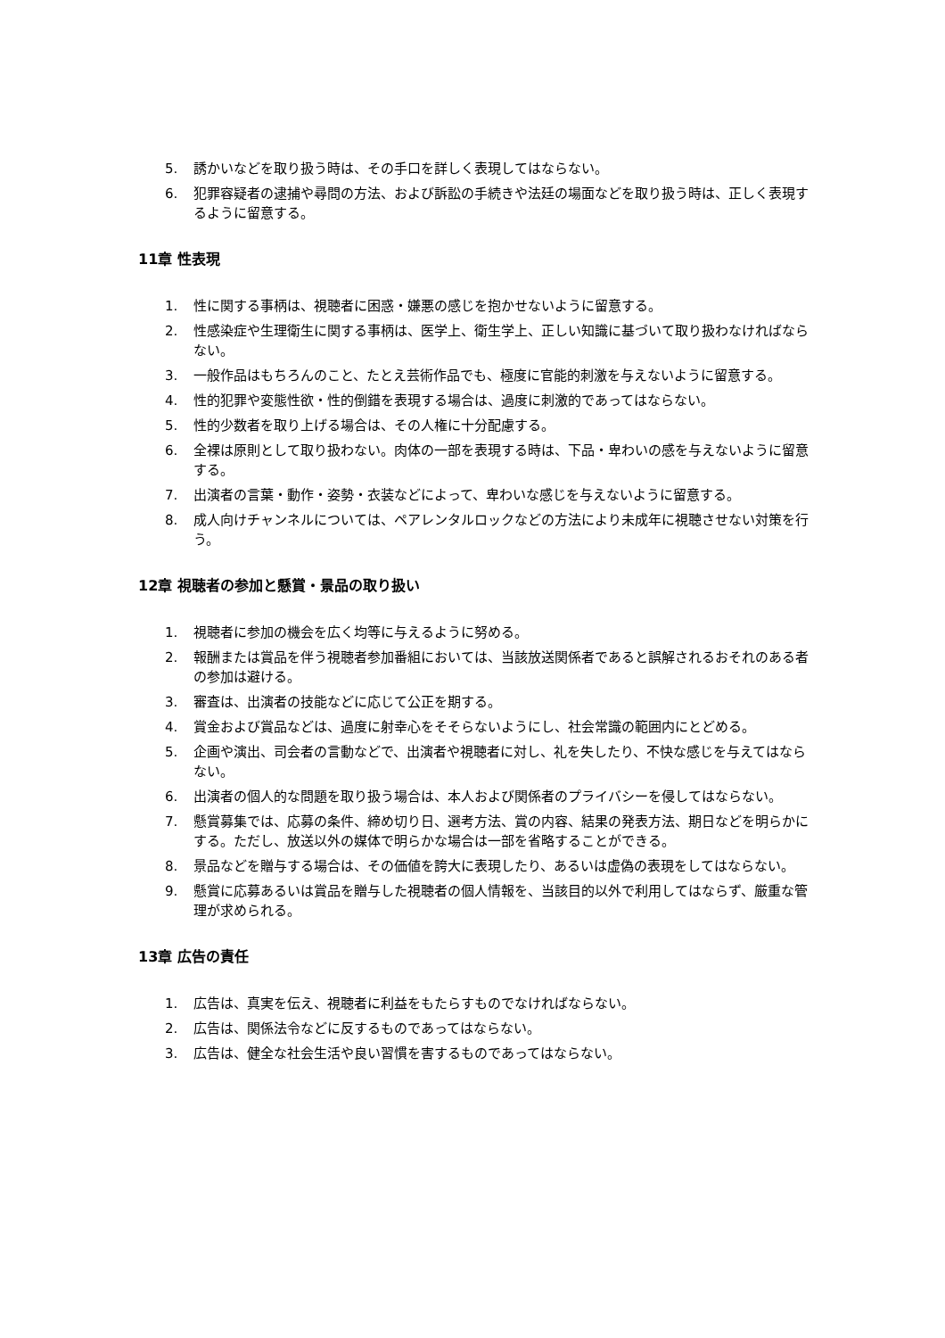5. 誘かいなどを取り扱う時は、その手口を詳しく表現してはならない。
6. 犯罪容疑者の逮捕や尋問の方法、および訴訟の手続きや法廷の場面などを取り扱う時は、正しく表現するように留意する。
11章 性表現
1. 性に関する事柄は、視聴者に困惑・嫌悪の感じを抱かせないように留意する。
2. 性感染症や生理衛生に関する事柄は、医学上、衛生学上、正しい知識に基づいて取り扱わなければならない。
3. 一般作品はもちろんのこと、たとえ芸術作品でも、極度に官能的刺激を与えないように留意する。
4. 性的犯罪や変態性欲・性的倒錯を表現する場合は、過度に刺激的であってはならない。
5. 性的少数者を取り上げる場合は、その人権に十分配慮する。
6. 全裸は原則として取り扱わない。肉体の一部を表現する時は、下品・卑わいの感を与えないように留意する。
7. 出演者の言葉・動作・姿勢・衣装などによって、卑わいな感じを与えないように留意する。
8. 成人向けチャンネルについては、ペアレンタルロックなどの方法により未成年に視聴させない対策を行う。
12章 視聴者の参加と懸賞・景品の取り扱い
1. 視聴者に参加の機会を広く均等に与えるように努める。
2. 報酬または賞品を伴う視聴者参加番組においては、当該放送関係者であると誤解されるおそれのある者の参加は避ける。
3. 審査は、出演者の技能などに応じて公正を期する。
4. 賞金および賞品などは、過度に射幸心をそそらないようにし、社会常識の範囲内にとどめる。
5. 企画や演出、司会者の言動などで、出演者や視聴者に対し、礼を失したり、不快な感じを与えてはならない。
6. 出演者の個人的な問題を取り扱う場合は、本人および関係者のプライバシーを侵してはならない。
7. 懸賞募集では、応募の条件、締め切り日、選考方法、賞の内容、結果の発表方法、期日などを明らかにする。ただし、放送以外の媒体で明らかな場合は一部を省略することができる。
8. 景品などを贈与する場合は、その価値を誇大に表現したり、あるいは虚偽の表現をしてはならない。
9. 懸賞に応募あるいは賞品を贈与した視聴者の個人情報を、当該目的以外で利用してはならず、厳重な管理が求められる。
13章 広告の責任
1. 広告は、真実を伝え、視聴者に利益をもたらすものでなければならない。
2. 広告は、関係法令などに反するものであってはならない。
3. 広告は、健全な社会生活や良い習慣を害するものであってはならない。